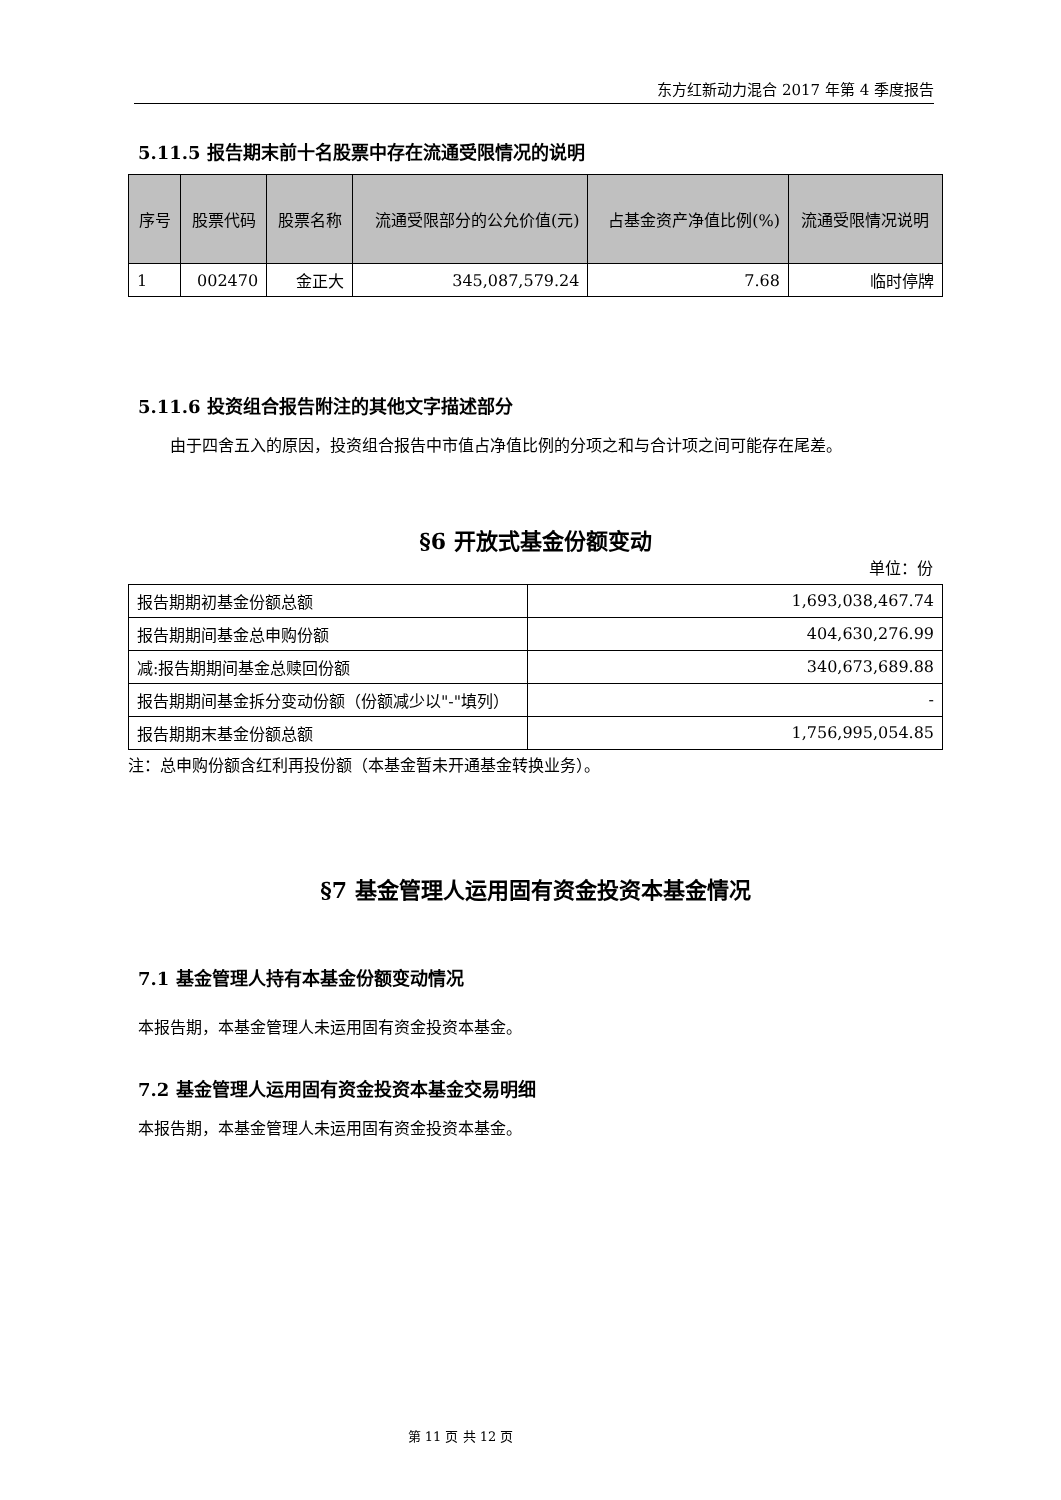东方红新动力混合 2017 年第 4 季度报告
5.11.5 报告期末前十名股票中存在流通受限情况的说明
| 序号 | 股票代码 | 股票名称 | 流通受限部分的公允价值(元) | 占基金资产净值比例(%) | 流通受限情况说明 |
| --- | --- | --- | --- | --- | --- |
| 1 | 002470 | 金正大 | 345,087,579.24 | 7.68 | 临时停牌 |
5.11.6 投资组合报告附注的其他文字描述部分
由于四舍五入的原因，投资组合报告中市值占净值比例的分项之和与合计项之间可能存在尾差。
§6 开放式基金份额变动
单位：份
| 报告期期初基金份额总额 | 1,693,038,467.74 |
| 报告期期间基金总申购份额 | 404,630,276.99 |
| 减:报告期期间基金总赎回份额 | 340,673,689.88 |
| 报告期期间基金拆分变动份额（份额减少以"-"填列） | - |
| 报告期期末基金份额总额 | 1,756,995,054.85 |
注：总申购份额含红利再投份额（本基金暂未开通基金转换业务）。
§7 基金管理人运用固有资金投资本基金情况
7.1 基金管理人持有本基金份额变动情况
本报告期，本基金管理人未运用固有资金投资本基金。
7.2 基金管理人运用固有资金投资本基金交易明细
本报告期，本基金管理人未运用固有资金投资本基金。
第 11 页 共 12 页